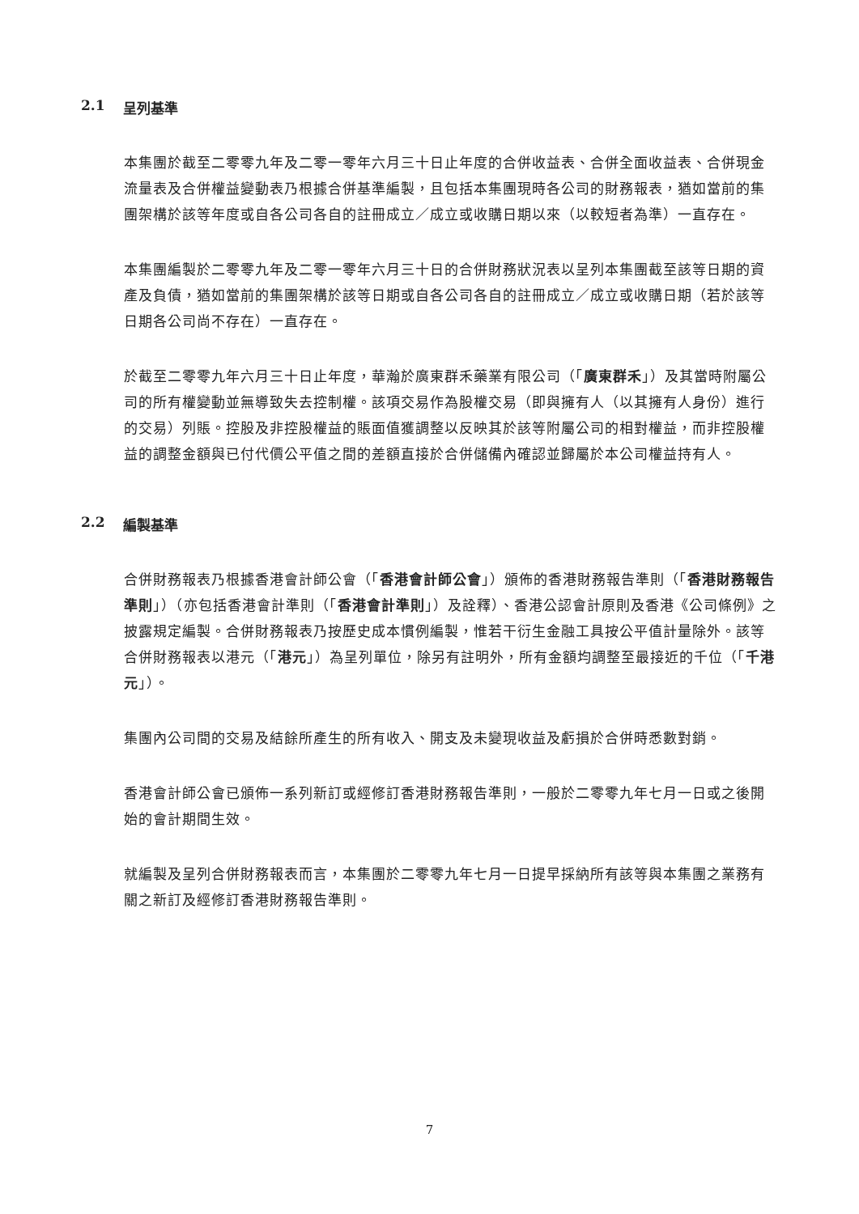2.1 呈列基準
本集團於截至二零零九年及二零一零年六月三十日止年度的合併收益表、合併全面收益表、合併現金流量表及合併權益變動表乃根據合併基準編製，且包括本集團現時各公司的財務報表，猶如當前的集團架構於該等年度或自各公司各自的註冊成立／成立或收購日期以來（以較短者為準）一直存在。
本集團編製於二零零九年及二零一零年六月三十日的合併財務狀況表以呈列本集團截至該等日期的資產及負債，猶如當前的集團架構於該等日期或自各公司各自的註冊成立／成立或收購日期（若於該等日期各公司尚不存在）一直存在。
於截至二零零九年六月三十日止年度，華瀚於廣東群禾藥業有限公司（「廣東群禾」）及其當時附屬公司的所有權變動並無導致失去控制權。該項交易作為股權交易（即與擁有人（以其擁有人身份）進行的交易）列賬。控股及非控股權益的賬面值獲調整以反映其於該等附屬公司的相對權益，而非控股權益的調整金額與已付代價公平值之間的差額直接於合併儲備內確認並歸屬於本公司權益持有人。
2.2 編製基準
合併財務報表乃根據香港會計師公會（「香港會計師公會」）頒佈的香港財務報告準則（「香港財務報告準則」）（亦包括香港會計準則（「香港會計準則」）及詮釋）、香港公認會計原則及香港《公司條例》之披露規定編製。合併財務報表乃按歷史成本慣例編製，惟若干衍生金融工具按公平值計量除外。該等合併財務報表以港元（「港元」）為呈列單位，除另有註明外，所有金額均調整至最接近的千位（「千港元」）。
集團內公司間的交易及結餘所產生的所有收入、開支及未變現收益及虧損於合併時悉數對銷。
香港會計師公會已頒佈一系列新訂或經修訂香港財務報告準則，一般於二零零九年七月一日或之後開始的會計期間生效。
就編製及呈列合併財務報表而言，本集團於二零零九年七月一日提早採納所有該等與本集團之業務有關之新訂及經修訂香港財務報告準則。
7